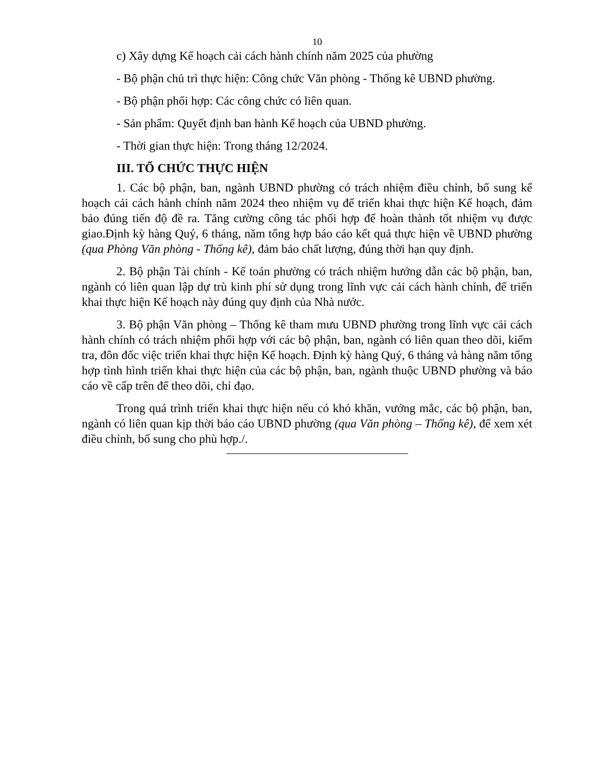10
c) Xây dựng Kế hoạch cải cách hành chính năm 2025 của phường
- Bộ phận chủ trì thực hiện: Công chức Văn phòng - Thống kê UBND phường.
- Bộ phận phối hợp: Các công chức có liên quan.
- Sản phẩm: Quyết định ban hành Kế hoạch của UBND phường.
- Thời gian thực hiện: Trong tháng 12/2024.
III. TỔ CHỨC THỰC HIỆN
1. Các bộ phận, ban, ngành UBND phường có trách nhiệm điều chỉnh, bổ sung kế hoạch cải cách hành chính năm 2024 theo nhiệm vụ để triển khai thực hiện Kế hoạch, đảm bảo đúng tiến độ đề ra. Tăng cường công tác phối hợp để hoàn thành tốt nhiệm vụ được giao.Định kỳ hàng Quý, 6 tháng, năm tổng hợp báo cáo kết quả thực hiện về UBND phường (qua Phòng Văn phòng - Thống kê), đảm bảo chất lượng, đúng thời hạn quy định.
2. Bộ phận Tài chính - Kế toán phường có trách nhiệm hướng dẫn các bộ phận, ban, ngành có liên quan lập dự trù kinh phí sử dụng trong lĩnh vực cải cách hành chính, để triển khai thực hiện Kế hoạch này đúng quy định của Nhà nước.
3. Bộ phận Văn phòng – Thống kê tham mưu UBND phường trong lĩnh vực cải cách hành chính có trách nhiệm phối hợp với các bộ phận, ban, ngành có liên quan theo dõi, kiểm tra, đôn đốc việc triển khai thực hiện Kế hoạch. Định kỳ hàng Quý, 6 tháng và hàng năm tổng hợp tình hình triển khai thực hiện của các bộ phận, ban, ngành thuộc UBND phường và báo cáo về cấp trên để theo dõi, chỉ đạo.
Trong quá trình triển khai thực hiện nếu có khó khăn, vướng mắc, các bộ phận, ban, ngành có liên quan kịp thời báo cáo UBND phường (qua Văn phòng – Thống kê), để xem xét điều chỉnh, bổ sung cho phù hợp./.